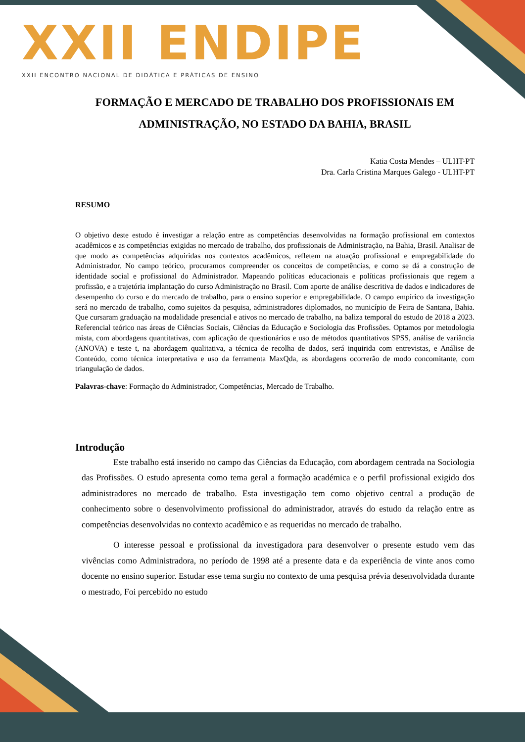XXII ENDIPE
XXII ENCONTRO NACIONAL DE DIDÁTICA E PRÁTICAS DE ENSINO
FORMAÇÃO E MERCADO DE TRABALHO DOS PROFISSIONAIS EM ADMINISTRAÇÃO, NO ESTADO DA BAHIA, BRASIL
Katia Costa Mendes – ULHT-PT
Dra. Carla Cristina Marques Galego - ULHT-PT
RESUMO
O objetivo deste estudo é investigar a relação entre as competências desenvolvidas na formação profissional em contextos acadêmicos e as competências exigidas no mercado de trabalho, dos profissionais de Administração, na Bahia, Brasil. Analisar de que modo as competências adquiridas nos contextos acadêmicos, refletem na atuação profissional e empregabilidade do Administrador. No campo teórico, procuramos compreender os conceitos de competências, e como se dá a construção de identidade social e profissional do Administrador. Mapeando políticas educacionais e políticas profissionais que regem a profissão, e a trajetória implantação do curso Administração no Brasil. Com aporte de análise descritiva de dados e indicadores de desempenho do curso e do mercado de trabalho, para o ensino superior e empregabilidade. O campo empírico da investigação será no mercado de trabalho, como sujeitos da pesquisa, administradores diplomados, no município de Feira de Santana, Bahia. Que cursaram graduação na modalidade presencial e ativos no mercado de trabalho, na baliza temporal do estudo de 2018 a 2023. Referencial teórico nas áreas de Ciências Sociais, Ciências da Educação e Sociologia das Profissões. Optamos por metodologia mista, com abordagens quantitativas, com aplicação de questionários e uso de métodos quantitativos SPSS, análise de variância (ANOVA) e teste t, na abordagem qualitativa, a técnica de recolha de dados, será inquirida com entrevistas, e Análise de Conteúdo, como técnica interpretativa e uso da ferramenta MaxQda, as abordagens ocorrerão de modo concomitante, com triangulação de dados.
Palavras-chave: Formação do Administrador, Competências, Mercado de Trabalho.
Introdução
Este trabalho está inserido no campo das Ciências da Educação, com abordagem centrada na Sociologia das Profissões. O estudo apresenta como tema geral a formação académica e o perfil profissional exigido dos administradores no mercado de trabalho. Esta investigação tem como objetivo central a produção de conhecimento sobre o desenvolvimento profissional do administrador, através do estudo da relação entre as competências desenvolvidas no contexto acadêmico e as requeridas no mercado de trabalho.
O interesse pessoal e profissional da investigadora para desenvolver o presente estudo vem das vivências como Administradora, no período de 1998 até a presente data e da experiência de vinte anos como docente no ensino superior. Estudar esse tema surgiu no contexto de uma pesquisa prévia desenvolvidada durante o mestrado, Foi percebido no estudo